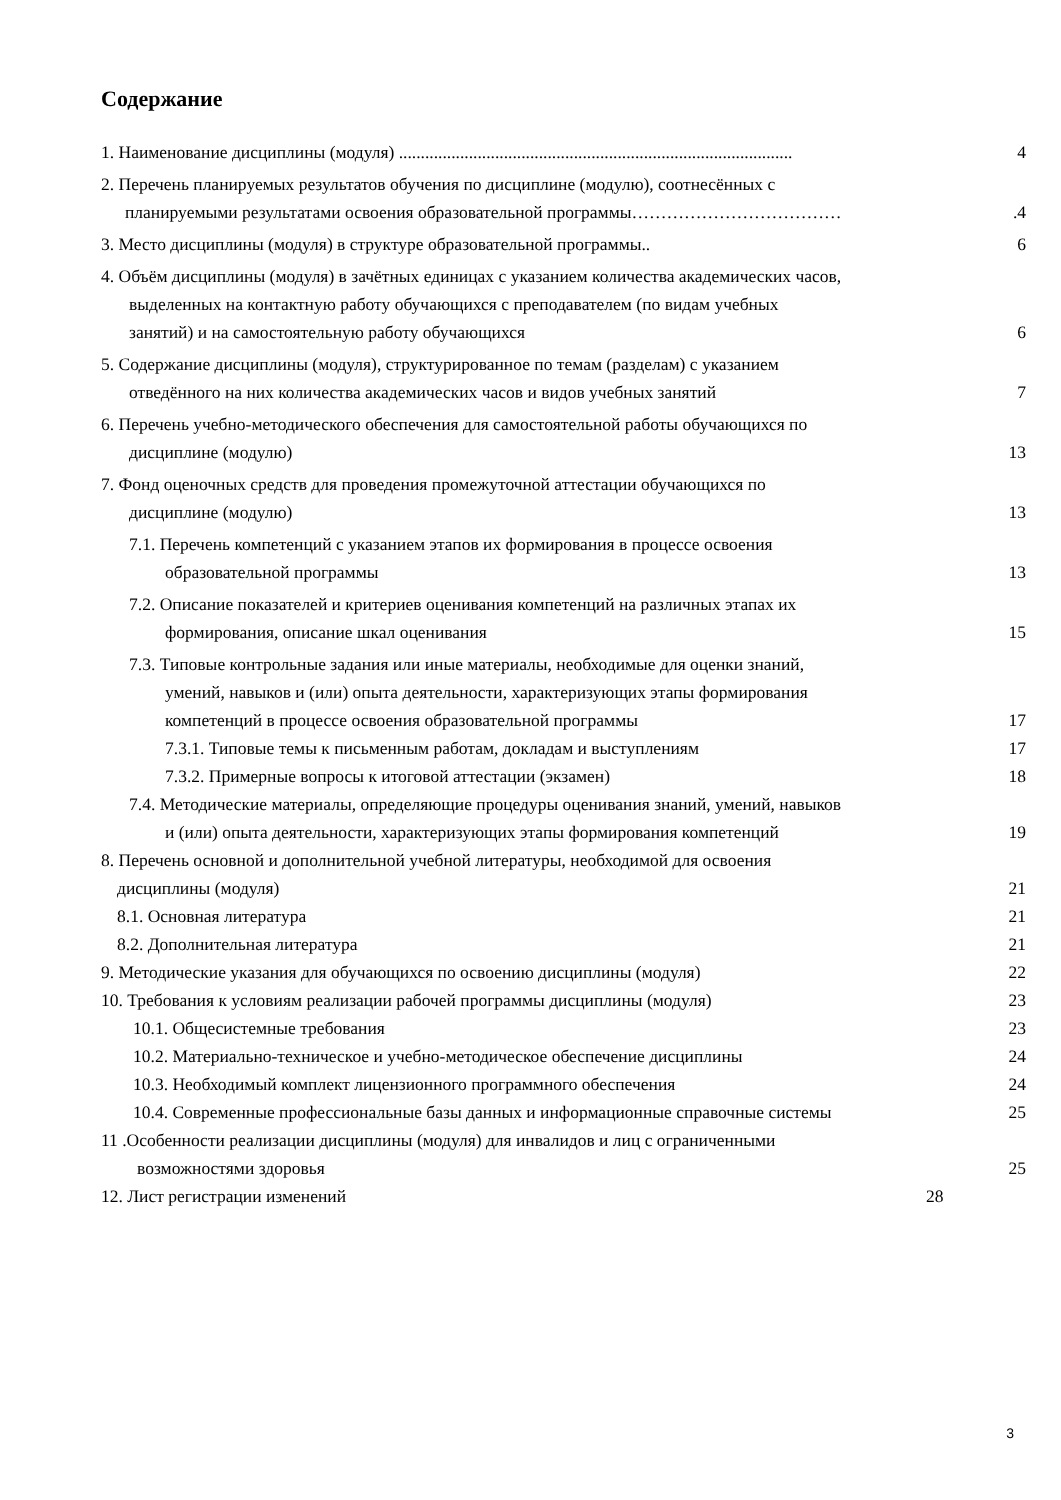Содержание
1. Наименование дисциплины (модуля) .......................................................................................... 4
2. Перечень планируемых результатов обучения по дисциплине (модулю), соотнесённых с
планируемыми результатами освоения образовательной программы……………………………….4
3. Место дисциплины (модуля) в структуре образовательной программы.. 6
4. Объём дисциплины (модуля) в зачётных единицах с указанием количества академических часов,
выделенных на контактную работу обучающихся с преподавателем (по видам учебных
занятий) и на самостоятельную работу обучающихся 6
5. Содержание дисциплины (модуля), структурированное по темам (разделам) с указанием
отведённого на них количества академических часов и видов учебных занятий 7
6. Перечень учебно-методического обеспечения для самостоятельной работы обучающихся по
дисциплине (модулю) 13
7. Фонд оценочных средств для проведения промежуточной аттестации обучающихся по
дисциплине (модулю) 13
7.1. Перечень компетенций с указанием этапов их формирования в процессе освоения
образовательной программы 13
7.2. Описание показателей и критериев оценивания компетенций на различных этапах их
формирования, описание шкал оценивания 15
7.3. Типовые контрольные задания или иные материалы, необходимые для оценки знаний,
умений, навыков и (или) опыта деятельности, характеризующих этапы формирования
компетенций в процессе освоения образовательной программы 17
7.3.1. Типовые темы к письменным работам, докладам и выступлениям 17
7.3.2. Примерные вопросы к итоговой аттестации (экзамен) 18
7.4. Методические материалы, определяющие процедуры оценивания знаний, умений, навыков
и (или) опыта деятельности, характеризующих этапы формирования компетенций 19
8. Перечень основной и дополнительной учебной литературы, необходимой для освоения
дисциплины (модуля) 21
8.1. Основная литература 21
8.2. Дополнительная литература 21
9. Методические указания для обучающихся по освоению дисциплины (модуля) 22
10. Требования к условиям реализации рабочей программы дисциплины (модуля) 23
10.1. Общесистемные требования 23
10.2. Материально-техническое и учебно-методическое обеспечение дисциплины 24
10.3. Необходимый комплект лицензионного программного обеспечения 24
10.4. Современные профессиональные базы данных и информационные справочные системы 25
11 .Особенности реализации дисциплины (модуля) для инвалидов и лиц с ограниченными
возможностями здоровья 25
12. Лист регистрации изменений 28
3